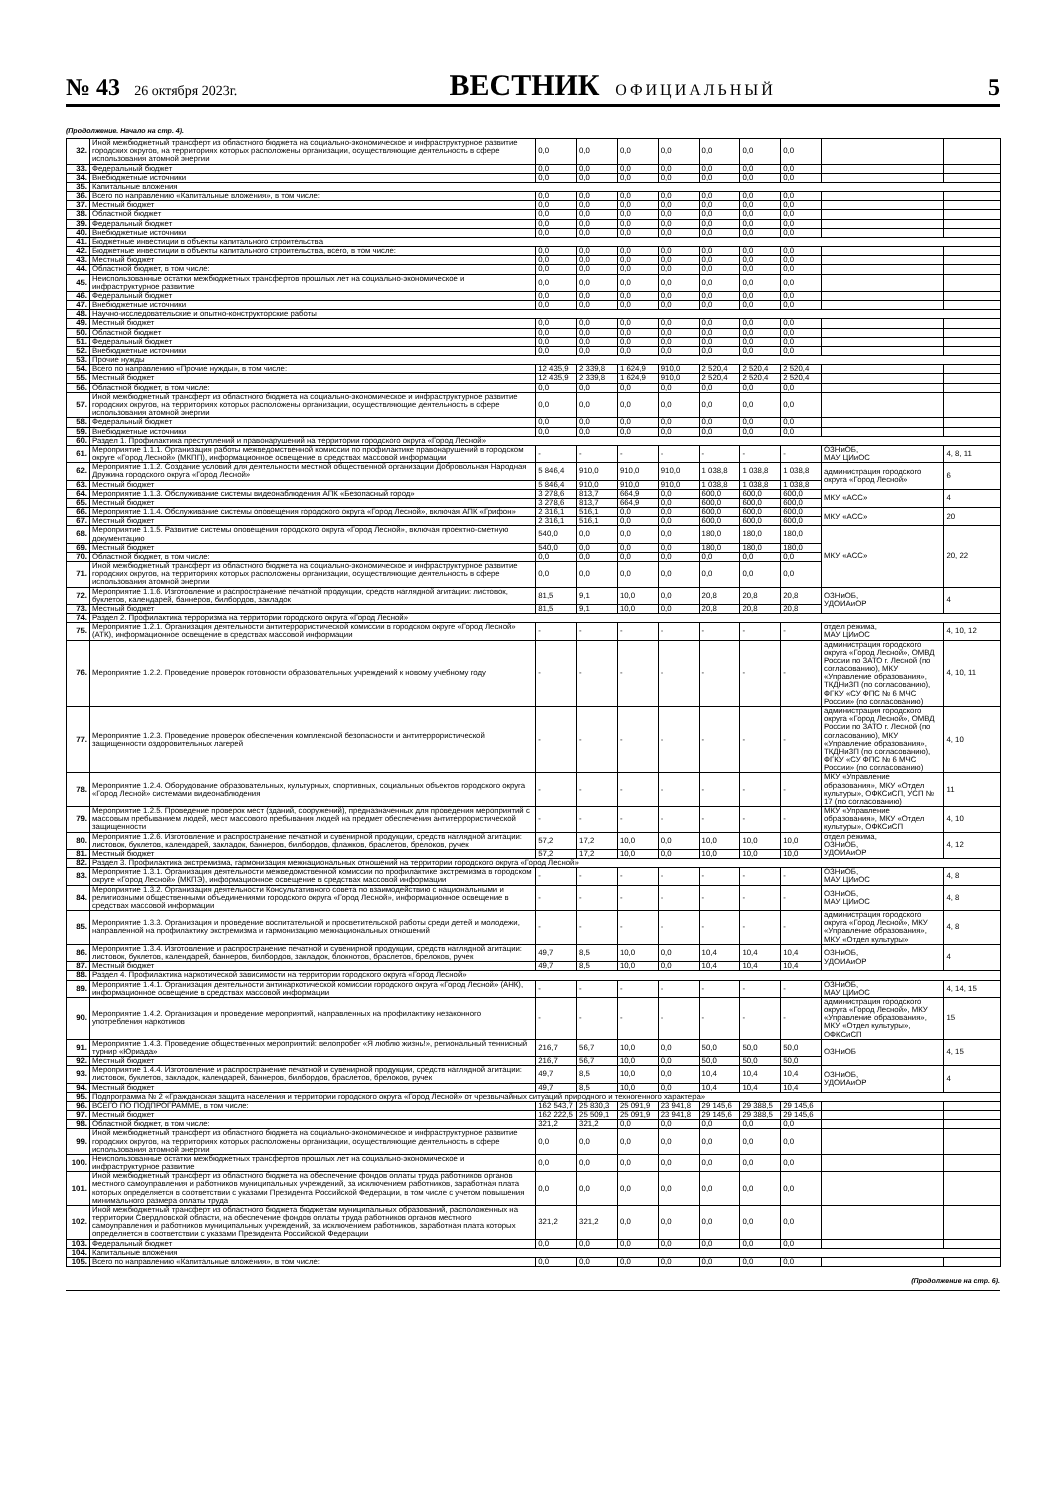№ 43 26 октября 2023г. ВЕСТНИК ОФИЦИАЛЬНЫЙ 5
(Продолжение. Начало на стр. 4).
| 32. | Иной межбюджетный трансферт из областного бюджета на социально-экономическое и инфраструктурное развитие городских округов, на территориях которых расположены организации, осуществляющие деятельность в сфере использования атомной энергии | 0,0 | 0,0 | 0,0 | 0,0 | 0,0 | 0,0 | 0,0 | | |
| 33. | Федеральный бюджет | 0,0 | 0,0 | 0,0 | 0,0 | 0,0 | 0,0 | 0,0 | | |
| 34. | Внебюджетные источники | 0,0 | 0,0 | 0,0 | 0,0 | 0,0 | 0,0 | 0,0 | | |
| 35. | Капитальные вложения | | | | | | | | | |
| 36. | Всего по направлению «Капитальные вложения», в том числе: | 0,0 | 0,0 | 0,0 | 0,0 | 0,0 | 0,0 | 0,0 | | |
| 37. | Местный бюджет | 0,0 | 0,0 | 0,0 | 0,0 | 0,0 | 0,0 | 0,0 | | |
| 38. | Областной бюджет | 0,0 | 0,0 | 0,0 | 0,0 | 0,0 | 0,0 | 0,0 | | |
| 39. | Федеральный бюджет | 0,0 | 0,0 | 0,0 | 0,0 | 0,0 | 0,0 | 0,0 | | |
| 40. | Внебюджетные источники | 0,0 | 0,0 | 0,0 | 0,0 | 0,0 | 0,0 | 0,0 | | |
| 41. | Бюджетные инвестиции в объекты капитального строительства | | | | | | | | | |
| 42. | Бюджетные инвестиции в объекты капитального строительства, всего, в том числе: | 0,0 | 0,0 | 0,0 | 0,0 | 0,0 | 0,0 | 0,0 | | |
| 43. | Местный бюджет | 0,0 | 0,0 | 0,0 | 0,0 | 0,0 | 0,0 | 0,0 | | |
| 44. | Областной бюджет, в том числе: | 0,0 | 0,0 | 0,0 | 0,0 | 0,0 | 0,0 | 0,0 | | |
| 45. | Неиспользованные остатки межбюджетных трансфертов прошлых лет на социально-экономическое и инфраструктурное развитие | 0,0 | 0,0 | 0,0 | 0,0 | 0,0 | 0,0 | 0,0 | | |
| 46. | Федеральный бюджет | 0,0 | 0,0 | 0,0 | 0,0 | 0,0 | 0,0 | 0,0 | | |
| 47. | Внебюджетные источники | 0,0 | 0,0 | 0,0 | 0,0 | 0,0 | 0,0 | 0,0 | | |
| 48. | Научно-исследовательские и опытно-конструкторские работы | | | | | | | | | |
| 49. | Местный бюджет | 0,0 | 0,0 | 0,0 | 0,0 | 0,0 | 0,0 | 0,0 | | |
| 50. | Областной бюджет | 0,0 | 0,0 | 0,0 | 0,0 | 0,0 | 0,0 | 0,0 | | |
| 51. | Федеральный бюджет | 0,0 | 0,0 | 0,0 | 0,0 | 0,0 | 0,0 | 0,0 | | |
| 52. | Внебюджетные источники | 0,0 | 0,0 | 0,0 | 0,0 | 0,0 | 0,0 | 0,0 | | |
| 53. | Прочие нужды | | | | | | | | | |
| 54. | Всего по направлению «Прочие нужды», в том числе: | 12 435,9 | 2 339,8 | 1 624,9 | 910,0 | 2 520,4 | 2 520,4 | 2 520,4 | | |
| 55. | Местный бюджет | 12 435,9 | 2 339,8 | 1 624,9 | 910,0 | 2 520,4 | 2 520,4 | 2 520,4 | | |
| 56. | Областной бюджет, в том числе: | 0,0 | 0,0 | 0,0 | 0,0 | 0,0 | 0,0 | 0,0 | | |
| 57. | Иной межбюджетный трансферт из областного бюджета на социально-экономическое и инфраструктурное развитие городских округов, на территориях которых расположены организации, осуществляющие деятельность в сфере использования атомной энергии | 0,0 | 0,0 | 0,0 | 0,0 | 0,0 | 0,0 | 0,0 | | |
| 58. | Федеральный бюджет | 0,0 | 0,0 | 0,0 | 0,0 | 0,0 | 0,0 | 0,0 | | |
| 59. | Внебюджетные источники | 0,0 | 0,0 | 0,0 | 0,0 | 0,0 | 0,0 | 0,0 | | |
| 60. | Раздел 1. Профилактика преступлений и правонарушений на территории городского округа «Город Лесной» | | | | | | | | | |
| 61. | Мероприятие 1.1.1. Организация работы межведомственной комиссии по профилактике правонарушений в городском округе «Город Лесной» (МКПП), информационное освещение в средствах массовой информации | - | - | - | - | - | - | - | ОЗНиОБ, МАУ ЦИиОС | 4, 8, 11 |
| 62. | Мероприятие 1.1.2. Создание условий для деятельности местной общественной организации Добровольная Народная Дружина городского округа «Город Лесной» | 5 846,4 | 910,0 | 910,0 | 910,0 | 1 038,8 | 1 038,8 | 1 038,8 | администрация городского округа «Город Лесной» | 6 |
| 63. | Местный бюджет | 5 846,4 | 910,0 | 910,0 | 910,0 | 1 038,8 | 1 038,8 | 1 038,8 | | |
| 64. | Мероприятие 1.1.3. Обслуживание системы видеонаблюдения АПК «Безопасный город» | 3 278,6 | 813,7 | 664,9 | 0,0 | 600,0 | 600,0 | 600,0 | МКУ «АСС» | 4 |
| 65. | Местный бюджет | 3 278,6 | 813,7 | 664,9 | 0,0 | 600,0 | 600,0 | 600,0 | | |
| 66. | Мероприятие 1.1.4. Обслуживание системы оповещения городского округа «Город Лесной», включая АПК «Грифон» | 2 316,1 | 516,1 | 0,0 | 0,0 | 600,0 | 600,0 | 600,0 | МКУ «АСС» | 20 |
| 67. | Местный бюджет | 2 316,1 | 516,1 | 0,0 | 0,0 | 600,0 | 600,0 | 600,0 | | |
| 68. | Мероприятие 1.1.5. Развитие системы оповещения городского округа «Город Лесной», включая проектно-сметную документацию | 540,0 | 0,0 | 0,0 | 0,0 | 180,0 | 180,0 | 180,0 | МКУ «АСС» | 20, 22 |
| 69. | Местный бюджет | 540,0 | 0,0 | 0,0 | 0,0 | 180,0 | 180,0 | 180,0 | | |
| 70. | Областной бюджет, в том числе: | 0,0 | 0,0 | 0,0 | 0,0 | 0,0 | 0,0 | 0,0 | | |
| 71. | Иной межбюджетный трансферт из областного бюджета на социально-экономическое и инфраструктурное развитие городских округов, на территориях которых расположены организации, осуществляющие деятельность в сфере использования атомной энергии | 0,0 | 0,0 | 0,0 | 0,0 | 0,0 | 0,0 | 0,0 | | |
| 72. | Мероприятие 1.1.6. Изготовление и распространение печатной продукции, средств наглядной агитации: листовок, буклетов, календарей, баннеров, билбордов, закладок | 81,5 | 9,1 | 10,0 | 0,0 | 20,8 | 20,8 | 20,8 | ОЗНиОБ, УДОИАиОР | 4 |
| 73. | Местный бюджет | 81,5 | 9,1 | 10,0 | 0,0 | 20,8 | 20,8 | 20,8 | | |
| 74. | Раздел 2. Профилактика терроризма на территории городского округа «Город Лесной» | | | | | | | | | |
| 75. | Мероприятие 1.2.1. Организация деятельности антитеррористической комиссии в городском округе «Город Лесной» (АТК), информационное освещение в средствах массовой информации | - | - | - | - | - | - | - | отдел режима, МАУ ЦИиОС | 4, 10, 12 |
| 76. | Мероприятие 1.2.2. Проведение проверок готовности образовательных учреждений к новому учебному году | - | - | - | - | - | - | - | администрация городского округа «Город Лесной», ОМВД России по ЗАТО г. Лесной (по согласованию), МКУ «Управление образования», ТКДНиЗП (по согласованию), ФГКУ «СУ ФПС № 6 МЧС России» (по согласованию) | 4, 10, 11 |
| 77. | Мероприятие 1.2.3. Проведение проверок обеспечения комплексной безопасности и антитеррористической защищенности оздоровительных лагерей | - | - | - | - | - | - | - | администрация городского округа «Город Лесной», ОМВД России по ЗАТО г. Лесной (по согласованию), МКУ «Управление образования», ТКДНиЗП (по согласованию), ФГКУ «СУ ФПС № 6 МЧС России» (по согласованию) | 4, 10 |
| 78. | Мероприятие 1.2.4. Оборудование образовательных, культурных, спортивных, социальных объектов городского округа «Город Лесной» системами видеонаблюдения | - | - | - | - | - | - | - | МКУ «Управление образования», МКУ «Отдел культуры», ОФКСиСП, УСП № 17 (по согласованию) | 11 |
| 79. | Мероприятие 1.2.5. Проведение проверок мест (зданий, сооружений), предназначенных для проведения мероприятий с массовым пребыванием людей, мест массового пребывания людей на предмет обеспечения антитеррористической защищенности | - | - | - | - | - | - | - | МКУ «Управление образования», МКУ «Отдел культуры», ОФКСиСП | 4, 10 |
| 80. | Мероприятие 1.2.6. Изготовление и распространение печатной и сувенирной продукции, средств наглядной агитации: листовок, буклетов, календарей, закладок, баннеров, билбордов, флажков, браслетов, брелоков, ручек | 57,2 | 17,2 | 10,0 | 0,0 | 10,0 | 10,0 | 10,0 | отдел режима, ОЗНиОБ, УДОИАиОР | 4, 12 |
| 81. | Местный бюджет | 57,2 | 17,2 | 10,0 | 0,0 | 10,0 | 10,0 | 10,0 | | |
| 82. | Раздел 3. Профилактика экстремизма, гармонизация межнациональных отношений на территории городского округа «Город Лесной» | | | | | | | | | |
| 83. | Мероприятие 1.3.1. Организация деятельности межведомственной комиссии по профилактике экстремизма в городском округе «Город Лесной» (МКПЭ), информационное освещение в средствах массовой информации | - | - | - | - | - | - | - | ОЗНиОБ, МАУ ЦИиОС | 4, 8 |
| 84. | Мероприятие 1.3.2. Организация деятельности Консультативного совета по взаимодействию с национальными и религиозными общественными объединениями городского округа «Город Лесной», информационное освещение в средствах массовой информации | - | - | - | - | - | - | - | ОЗНиОБ, МАУ ЦИиОС | 4, 8 |
| 85. | Мероприятие 1.3.3. Организация и проведение воспитательной и просветительской работы среди детей и молодежи, направленной на профилактику экстремизма и гармонизацию межнациональных отношений | - | - | - | - | - | - | - | администрация городского округа «Город Лесной», МКУ «Управление образования», МКУ «Отдел культуры» | 4, 8 |
| 86. | Мероприятие 1.3.4. Изготовление и распространение печатной и сувенирной продукции, средств наглядной агитации: листовок, буклетов, календарей, баннеров, билбордов, закладок, блокнотов, браслетов, брелоков, ручек | 49,7 | 8,5 | 10,0 | 0,0 | 10,4 | 10,4 | 10,4 | ОЗНиОБ, УДОИАиОР | 4 |
| 87. | Местный бюджет | 49,7 | 8,5 | 10,0 | 0,0 | 10,4 | 10,4 | 10,4 | | |
| 88. | Раздел 4. Профилактика наркотической зависимости на территории городского округа «Город Лесной» | | | | | | | | | |
| 89. | Мероприятие 1.4.1. Организация деятельности антинаркотической комиссии городского округа «Город Лесной» (АНК), информационное освещение в средствах массовой информации | - | - | - | - | - | - | - | ОЗНиОБ, МАУ ЦИиОС | 4, 14, 15 |
| 90. | Мероприятие 1.4.2. Организация и проведение мероприятий, направленных на профилактику незаконного употребления наркотиков | - | - | - | - | - | - | - | администрация городского округа «Город Лесной», МКУ «Управление образования», МКУ «Отдел культуры», ОФКСиСП | 15 |
| 91. | Мероприятие 1.4.3. Проведение общественных мероприятий: велопробег «Я люблю жизнь!», региональный теннисный турнир «Юриада» | 216,7 | 56,7 | 10,0 | 0,0 | 50,0 | 50,0 | 50,0 | ОЗНиОБ | 4, 15 |
| 92. | Местный бюджет | 216,7 | 56,7 | 10,0 | 0,0 | 50,0 | 50,0 | 50,0 | | |
| 93. | Мероприятие 1.4.4. Изготовление и распространение печатной и сувенирной продукции, средств наглядной агитации: листовок, буклетов, закладок, календарей, баннеров, билбордов, браслетов, брелоков, ручек | 49,7 | 8,5 | 10,0 | 0,0 | 10,4 | 10,4 | 10,4 | ОЗНиОБ, УДОИАиОР | 4 |
| 94. | Местный бюджет | 49,7 | 8,5 | 10,0 | 0,0 | 10,4 | 10,4 | 10,4 | | |
| 95. | Подпрограмма № 2 «Гражданская защита населения и территории городского округа «Город Лесной» от чрезвычайных ситуаций природного и техногенного характера» | | | | | | | | | |
| 96. | ВСЕГО ПО ПОДПРОГРАММЕ, в том числе: | 162 543,7 | 25 830,3 | 25 091,9 | 23 941,8 | 29 145,6 | 29 388,5 | 29 145,6 | | |
| 97. | Местный бюджет | 162 222,5 | 25 509,1 | 25 091,9 | 23 941,8 | 29 145,6 | 29 388,5 | 29 145,6 | | |
| 98. | Областной бюджет, в том числе: | 321,2 | 321,2 | 0,0 | 0,0 | 0,0 | 0,0 | 0,0 | | |
| 99. | Иной межбюджетный трансферт из областного бюджета на социально-экономическое и инфраструктурное развитие городских округов, на территориях которых расположены организации, осуществляющие деятельность в сфере использования атомной энергии | 0,0 | 0,0 | 0,0 | 0,0 | 0,0 | 0,0 | 0,0 | | |
| 100. | Неиспользованные остатки межбюджетных трансфертов прошлых лет на социально-экономическое и инфраструктурное развитие | 0,0 | 0,0 | 0,0 | 0,0 | 0,0 | 0,0 | 0,0 | | |
| 101. | Иной межбюджетный трансферт из областного бюджета на обеспечение фондов оплаты труда работников органов местного самоуправления и работников муниципальных учреждений, за исключением работников, заработная плата которых определяется в соответствии с указами Президента Российской Федерации, в том числе с учетом повышения минимального размера оплаты труда | 0,0 | 0,0 | 0,0 | 0,0 | 0,0 | 0,0 | 0,0 | | |
| 102. | Иной межбюджетный трансферт из областного бюджета бюджетам муниципальных образований, расположенных на территории Свердловской области, на обеспечение фондов оплаты труда работников органов местного самоуправления и работников муниципальных учреждений, за исключением работников, заработная плата которых определяется в соответствии с указами Президента Российской Федерации | 321,2 | 321,2 | 0,0 | 0,0 | 0,0 | 0,0 | 0,0 | | |
| 103. | Федеральный бюджет | 0,0 | 0,0 | 0,0 | 0,0 | 0,0 | 0,0 | 0,0 | | |
| 104. | Капитальные вложения | | | | | | | | | |
| 105. | Всего по направлению «Капитальные вложения», в том числе: | 0,0 | 0,0 | 0,0 | 0,0 | 0,0 | 0,0 | 0,0 | | |
(Продолжение на стр. 6).